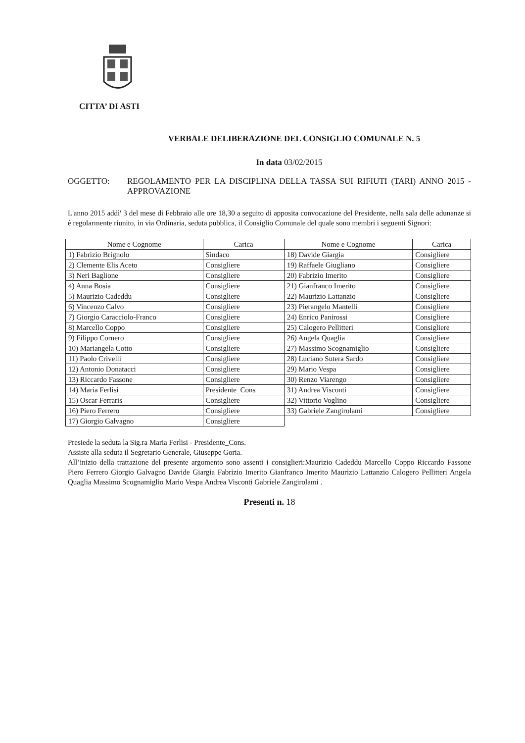CITTA’ DI ASTI
VERBALE DELIBERAZIONE DEL CONSIGLIO COMUNALE N. 5
In data 03/02/2015
OGGETTO: REGOLAMENTO PER LA DISCIPLINA DELLA TASSA SUI RIFIUTI (TARI) ANNO 2015 - APPROVAZIONE
L'anno 2015 addì' 3 del mese di Febbraio alle ore 18,30 a seguito di apposita convocazione del Presidente, nella sala delle adunanze si è regolarmente riunito, in via Ordinaria, seduta pubblica, il Consiglio Comunale del quale sono membri i seguenti Signori:
| Nome e Cognome | Carica | Nome e Cognome | Carica |
| --- | --- | --- | --- |
| 1) Fabrizio Brignolo | Sindaco | 18) Davide Giargia | Consigliere |
| 2) Clemente Elis Aceto | Consigliere | 19) Raffaele Giugliano | Consigliere |
| 3) Neri Baglione | Consigliere | 20) Fabrizio Imerito | Consigliere |
| 4) Anna Bosia | Consigliere | 21) Gianfranco Imerito | Consigliere |
| 5) Maurizio Cadeddu | Consigliere | 22) Maurizio Lattanzio | Consigliere |
| 6) Vincenzo Calvo | Consigliere | 23) Pierangelo Mantelli | Consigliere |
| 7) Giorgio Caracciolo-Franco | Consigliere | 24) Enrico Panirossi | Consigliere |
| 8) Marcello Coppo | Consigliere | 25) Calogero Pellitteri | Consigliere |
| 9) Filippo Cornero | Consigliere | 26) Angela Quaglia | Consigliere |
| 10) Mariangela Cotto | Consigliere | 27) Massimo Scognamiglio | Consigliere |
| 11) Paolo Crivelli | Consigliere | 28) Luciano Sutera Sardo | Consigliere |
| 12) Antonio Donatacci | Consigliere | 29) Mario Vespa | Consigliere |
| 13) Riccardo Fassone | Consigliere | 30) Renzo Viarengo | Consigliere |
| 14) Maria Ferlisi | Presidente_Cons | 31) Andrea Visconti | Consigliere |
| 15) Oscar Ferraris | Consigliere | 32) Vittorio Voglino | Consigliere |
| 16) Piero Ferrero | Consigliere | 33) Gabriele Zangirolami | Consigliere |
| 17) Giorgio Galvagno | Consigliere | | |
Presiede la seduta la Sig.ra Maria Ferlisi - Presidente_Cons.
Assiste alla seduta il Segretario Generale, Giuseppe Goria.
All’inizio della trattazione del presente argomento sono assenti i consiglieri:Maurizio Cadeddu Marcello Coppo Riccardo Fassone Piero Ferrero Giorgio Galvagno Davide Giargia Fabrizio Imerito Gianfranco Imerito Maurizio Lattanzio Calogero Pellitteri Angela Quaglia Massimo Scognamiglio Mario Vespa Andrea Visconti Gabriele Zangirolami .
Presenti n. 18